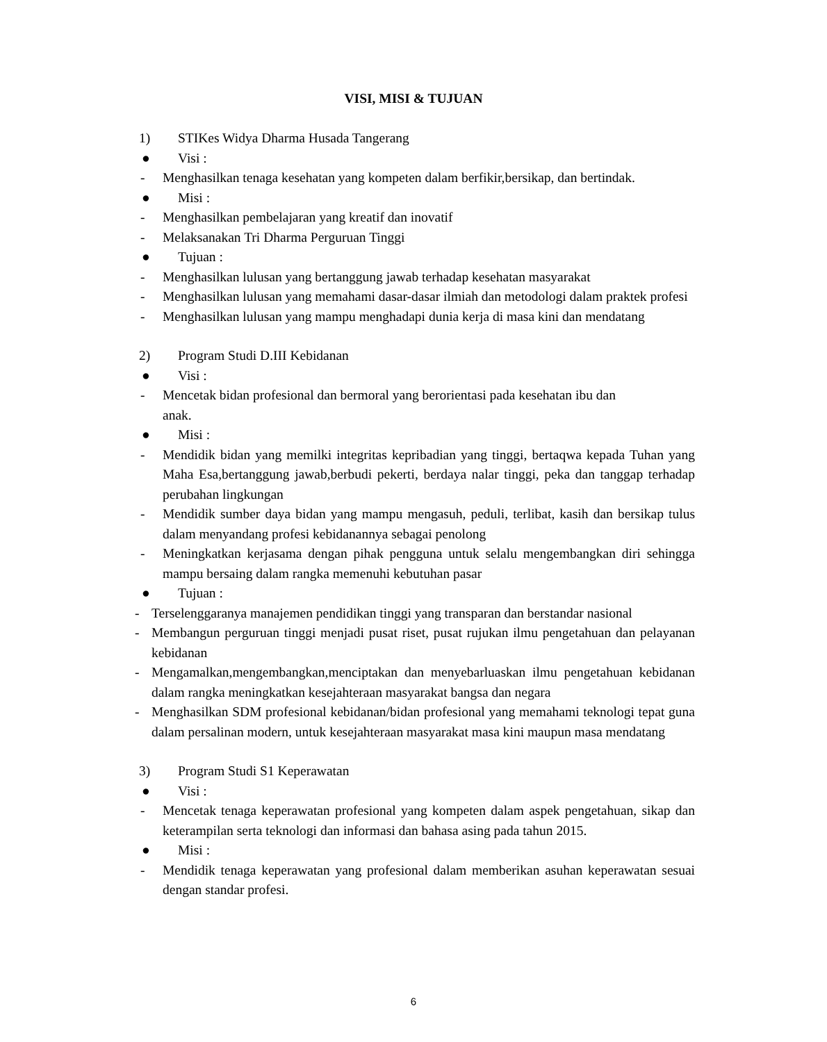VISI, MISI & TUJUAN
1) STIKes Widya Dharma Husada Tangerang
● Visi :
- Menghasilkan tenaga kesehatan yang kompeten dalam berfikir,bersikap, dan bertindak.
● Misi :
- Menghasilkan pembelajaran yang kreatif dan inovatif
- Melaksanakan Tri Dharma Perguruan Tinggi
● Tujuan :
- Menghasilkan lulusan yang bertanggung jawab terhadap kesehatan masyarakat
- Menghasilkan lulusan yang memahami dasar-dasar ilmiah dan metodologi dalam praktek profesi
- Menghasilkan lulusan yang mampu menghadapi dunia kerja di masa kini dan mendatang
2) Program Studi D.III Kebidanan
● Visi :
- Mencetak bidan profesional dan bermoral yang berorientasi pada kesehatan ibu dan
anak.
● Misi :
- Mendidik bidan yang memilki integritas kepribadian yang tinggi, bertaqwa kepada Tuhan yang Maha Esa,bertanggung jawab,berbudi pekerti, berdaya nalar tinggi, peka dan tanggap terhadap perubahan lingkungan
- Mendidik sumber daya bidan yang mampu mengasuh, peduli, terlibat, kasih dan bersikap tulus dalam menyandang profesi kebidanannya sebagai penolong
- Meningkatkan kerjasama dengan pihak pengguna untuk selalu mengembangkan diri sehingga mampu bersaing dalam rangka memenuhi kebutuhan pasar
● Tujuan :
- Terselenggaranya manajemen pendidikan tinggi yang transparan dan berstandar nasional
- Membangun perguruan tinggi menjadi pusat riset, pusat rujukan ilmu pengetahuan dan pelayanan kebidanan
- Mengamalkan,mengembangkan,menciptakan dan menyebarluaskan ilmu pengetahuan kebidanan dalam rangka meningkatkan kesejahteraan masyarakat bangsa dan negara
- Menghasilkan SDM profesional kebidanan/bidan profesional yang memahami teknologi tepat guna dalam persalinan modern, untuk kesejahteraan masyarakat masa kini maupun masa mendatang
3) Program Studi S1 Keperawatan
● Visi :
- Mencetak tenaga keperawatan profesional yang kompeten dalam aspek pengetahuan, sikap dan keterampilan serta teknologi dan informasi dan bahasa asing pada tahun 2015.
● Misi :
- Mendidik tenaga keperawatan yang profesional dalam memberikan asuhan keperawatan sesuai dengan standar profesi.
6